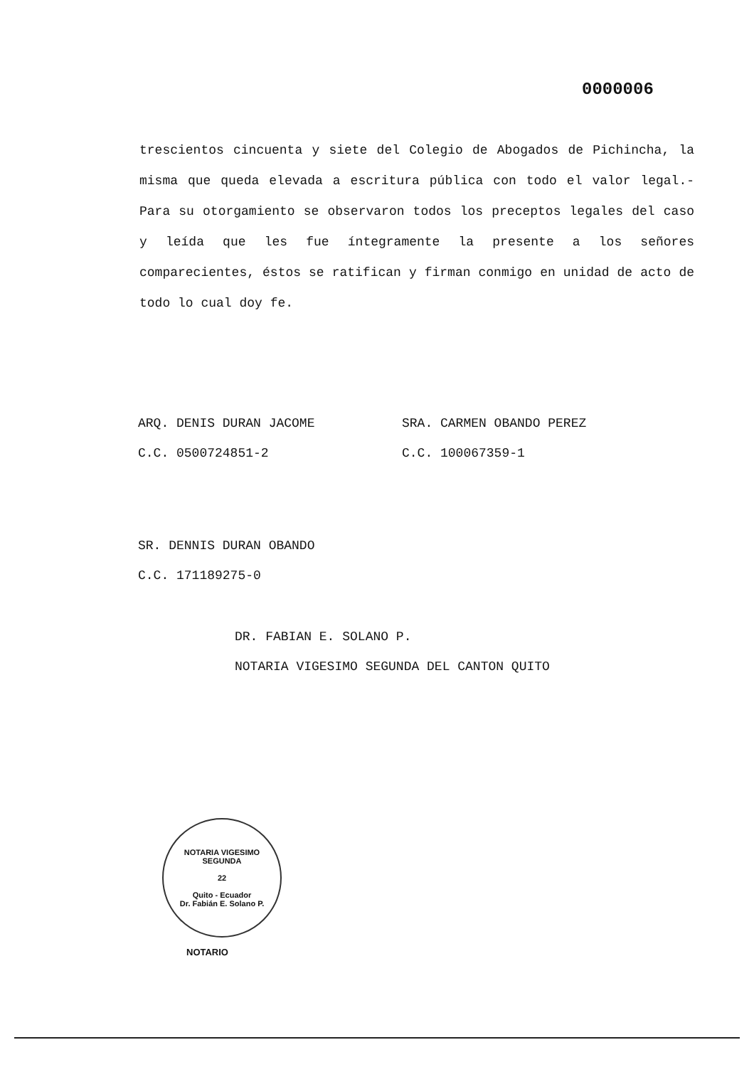0000006
trescientos cincuenta y siete del Colegio de Abogados de Pichincha, la misma que queda elevada a escritura pública con todo el valor legal.- Para su otorgamiento se observaron todos los preceptos legales del caso y leída que les fue íntegramente la presente a los señores comparecientes, éstos se ratifican y firman conmigo en unidad de acto de todo lo cual doy fe.
ARQ. DENIS DURAN JACOME
C.C. 0500724851-2
SRA. CARMEN OBANDO PEREZ
C.C. 100067359-1
SR. DENNIS DURAN OBANDO
C.C. 171189275-0
DR. FABIAN E. SOLANO P.
NOTARIA VIGESIMO SEGUNDA DEL CANTON QUITO
NOTARIA VIGESIMO SEGUNDA
22
Quito - Ecuador
Dr. Fabián E. Solano P.
NOTARIO